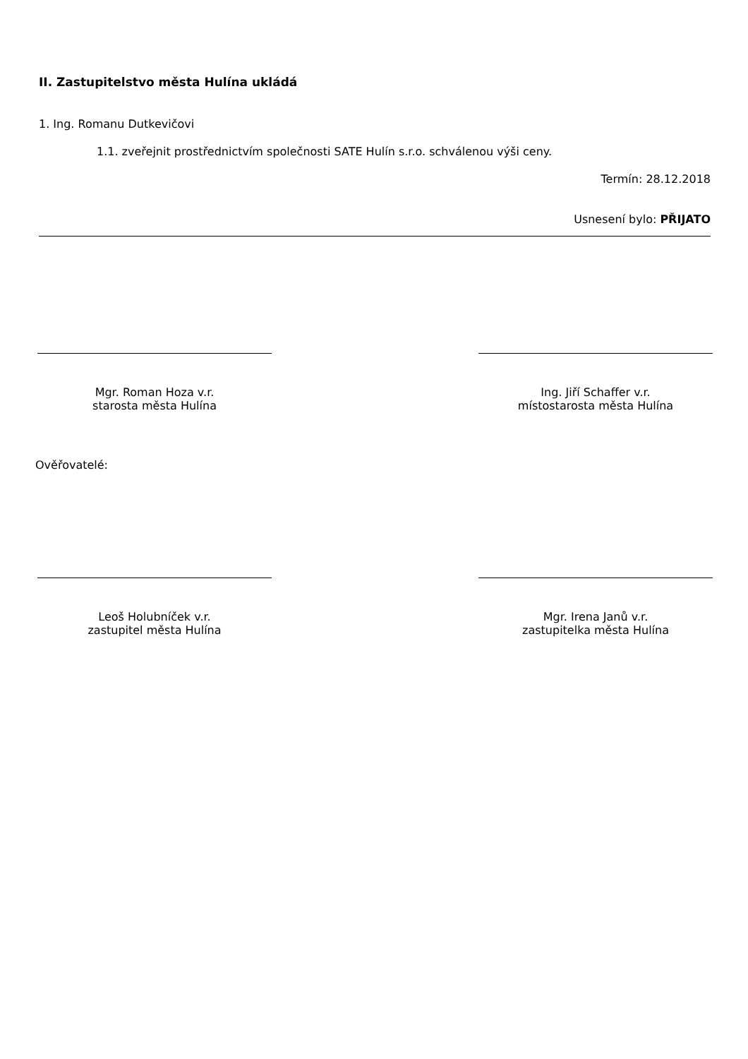II. Zastupitelstvo města Hulína ukládá
1. Ing. Romanu Dutkevičovi
1.1. zveřejnit prostřednictvím společnosti SATE Hulín s.r.o. schválenou výši ceny.
Termín: 28.12.2018
Usnesení bylo: PŘIJATO
Mgr. Roman Hoza v.r.
starosta města Hulína
Ing. Jiří Schaffer v.r.
místostarosta města Hulína
Ověřovatelé:
Leoš Holubníček v.r.
zastupitel města Hulína
Mgr. Irena Janů v.r.
zastupitelka města Hulína